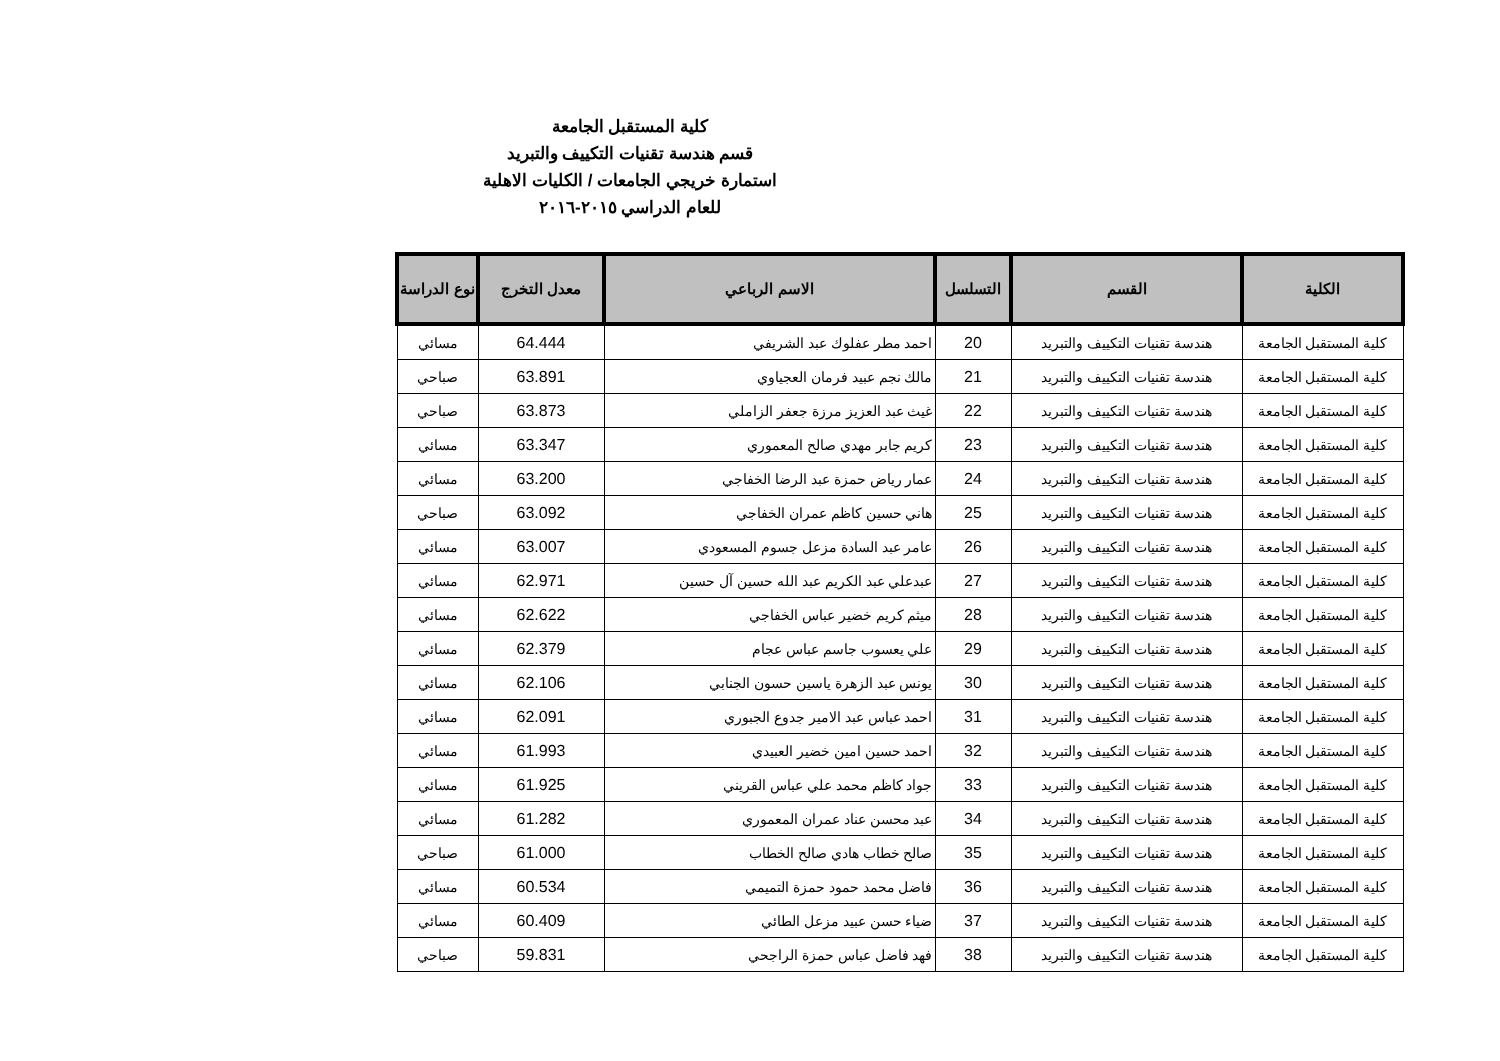كلية المستقبل الجامعة
قسم هندسة تقنيات التكييف والتبريد
استمارة خريجي الجامعات / الكليات الاهلية
للعام الدراسي ٢٠١٥-٢٠١٦
| الكلية | القسم | التسلسل | الاسم الرباعي | معدل التخرج | نوع الدراسة |
| --- | --- | --- | --- | --- | --- |
| كلية المستقبل الجامعة | هندسة تقنيات التكييف والتبريد | 20 | احمد مطر عفلوك عبد الشريفي | 64.444 | مسائي |
| كلية المستقبل الجامعة | هندسة تقنيات التكييف والتبريد | 21 | مالك نجم عبيد فرمان العجياوي | 63.891 | صباحي |
| كلية المستقبل الجامعة | هندسة تقنيات التكييف والتبريد | 22 | غيث عبد العزيز مرزة جعفر الزاملي | 63.873 | صباحي |
| كلية المستقبل الجامعة | هندسة تقنيات التكييف والتبريد | 23 | كريم جابر مهدي صالح المعموري | 63.347 | مسائي |
| كلية المستقبل الجامعة | هندسة تقنيات التكييف والتبريد | 24 | عمار رياض حمزة عبد الرضا الخفاجي | 63.200 | مسائي |
| كلية المستقبل الجامعة | هندسة تقنيات التكييف والتبريد | 25 | هاني حسين كاظم عمران الخفاجي | 63.092 | صباحي |
| كلية المستقبل الجامعة | هندسة تقنيات التكييف والتبريد | 26 | عامر عبد السادة مزعل جسوم المسعودي | 63.007 | مسائي |
| كلية المستقبل الجامعة | هندسة تقنيات التكييف والتبريد | 27 | عبدعلي عبد الكريم عبد الله حسين آل حسين | 62.971 | مسائي |
| كلية المستقبل الجامعة | هندسة تقنيات التكييف والتبريد | 28 | ميثم كريم خضير عباس الخفاجي | 62.622 | مسائي |
| كلية المستقبل الجامعة | هندسة تقنيات التكييف والتبريد | 29 | علي يعسوب جاسم عباس عجام | 62.379 | مسائي |
| كلية المستقبل الجامعة | هندسة تقنيات التكييف والتبريد | 30 | يونس عبد الزهرة ياسين حسون الجنابي | 62.106 | مسائي |
| كلية المستقبل الجامعة | هندسة تقنيات التكييف والتبريد | 31 | احمد عباس عبد الامير جدوع الجبوري | 62.091 | مسائي |
| كلية المستقبل الجامعة | هندسة تقنيات التكييف والتبريد | 32 | احمد حسين امين خضير العبيدي | 61.993 | مسائي |
| كلية المستقبل الجامعة | هندسة تقنيات التكييف والتبريد | 33 | جواد كاظم محمد علي عباس القريني | 61.925 | مسائي |
| كلية المستقبل الجامعة | هندسة تقنيات التكييف والتبريد | 34 | عبد محسن عناد عمران المعموري | 61.282 | مسائي |
| كلية المستقبل الجامعة | هندسة تقنيات التكييف والتبريد | 35 | صالح خطاب هادي صالح الخطاب | 61.000 | صباحي |
| كلية المستقبل الجامعة | هندسة تقنيات التكييف والتبريد | 36 | فاضل محمد حمود حمزة التميمي | 60.534 | مسائي |
| كلية المستقبل الجامعة | هندسة تقنيات التكييف والتبريد | 37 | ضياء حسن عبيد مزعل الطائي | 60.409 | مسائي |
| كلية المستقبل الجامعة | هندسة تقنيات التكييف والتبريد | 38 | فهد فاضل عباس حمزة الراجحي | 59.831 | صباحي |